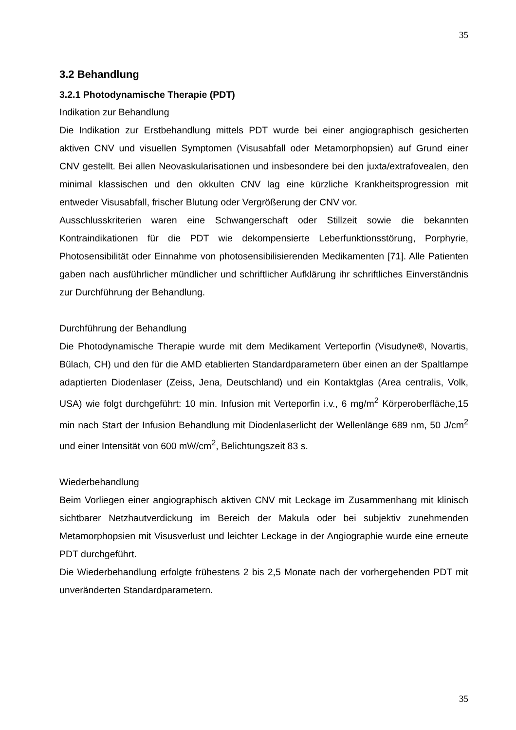35
3.2 Behandlung
3.2.1 Photodynamische Therapie (PDT)
Indikation zur Behandlung
Die Indikation zur Erstbehandlung mittels PDT wurde bei einer angiographisch gesicherten aktiven CNV und visuellen Symptomen (Visusabfall oder Metamorphopsien) auf Grund einer CNV gestellt. Bei allen Neovaskularisationen und insbesondere bei den juxta/extrafovealen, den minimal klassischen und den okkulten CNV lag eine kürzliche Krankheitsprogression mit entweder Visusabfall, frischer Blutung oder Vergrößerung der CNV vor.
Ausschlusskriterien waren eine Schwangerschaft oder Stillzeit sowie die bekannten Kontraindikationen für die PDT wie dekompensierte Leberfunktionsstörung, Porphyrie, Photosensibilität oder Einnahme von photosensibilisierenden Medikamenten [71]. Alle Patienten gaben nach ausführlicher mündlicher und schriftlicher Aufklärung ihr schriftliches Einverständnis zur Durchführung der Behandlung.
Durchführung der Behandlung
Die Photodynamische Therapie wurde mit dem Medikament Verteporfin (Visudyne®, Novartis, Bülach, CH) und den für die AMD etablierten Standardparametern über einen an der Spaltlampe adaptierten Diodenlaser (Zeiss, Jena, Deutschland) und ein Kontaktglas (Area centralis, Volk, USA) wie folgt durchgeführt: 10 min. Infusion mit Verteporfin i.v., 6 mg/m<sup>2</sup> Körperoberfläche,15 min nach Start der Infusion Behandlung mit Diodenlaserlicht der Wellenlänge 689 nm, 50 J/cm<sup>2</sup> und einer Intensität von 600 mW/cm<sup>2</sup>, Belichtungszeit 83 s.
Wiederbehandlung
Beim Vorliegen einer angiographisch aktiven CNV mit Leckage im Zusammenhang mit klinisch sichtbarer Netzhautverdickung im Bereich der Makula oder bei subjektiv zunehmenden Metamorphopsien mit Visusverlust und leichter Leckage in der Angiographie wurde eine erneute PDT durchgeführt.
Die Wiederbehandlung erfolgte frühestens 2 bis 2,5 Monate nach der vorhergehenden PDT mit unveränderten Standardparametern.
35